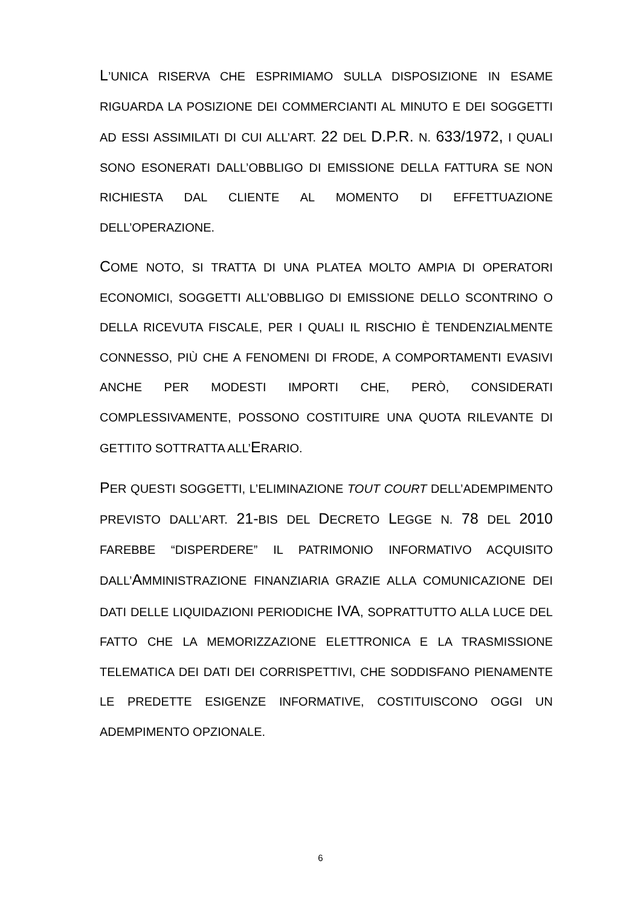L’UNICA RISERVA CHE ESPRIMIAMO SULLA DISPOSIZIONE IN ESAME RIGUARDA LA POSIZIONE DEI COMMERCIANTI AL MINUTO E DEI SOGGETTI AD ESSI ASSIMILATI DI CUI ALL’ART. 22 DEL D.P.R. N. 633/1972, I QUALI SONO ESONERATI DALL’OBBLIGO DI EMISSIONE DELLA FATTURA SE NON RICHIESTA DAL CLIENTE AL MOMENTO DI EFFETTUAZIONE DELL’OPERAZIONE.
COME NOTO, SI TRATTA DI UNA PLATEA MOLTO AMPIA DI OPERATORI ECONOMICI, SOGGETTI ALL’OBBLIGO DI EMISSIONE DELLO SCONTRINO O DELLA RICEVUTA FISCALE, PER I QUALI IL RISCHIO È TENDENZIALMENTE CONNESSO, PIÙ CHE A FENOMENI DI FRODE, A COMPORTAMENTI EVASIVI ANCHE PER MODESTI IMPORTI CHE, PERÒ, CONSIDERATI COMPLESSIVAMENTE, POSSONO COSTITUIRE UNA QUOTA RILEVANTE DI GETTITO SOTTRATTA ALL’ERARIO.
PER QUESTI SOGGETTI, L’ELIMINAZIONE TOUT COURT DELL’ADEMPIMENTO PREVISTO DALL’ART. 21-BIS DEL DECRETO LEGGE N. 78 DEL 2010 FAREBBE “DISPERDERE” IL PATRIMONIO INFORMATIVO ACQUISITO DALL’AMMINISTRAZIONE FINANZIARIA GRAZIE ALLA COMUNICAZIONE DEI DATI DELLE LIQUIDAZIONI PERIODICHE IVA, SOPRATTUTTO ALLA LUCE DEL FATTO CHE LA MEMORIZZAZIONE ELETTRONICA E LA TRASMISSIONE TELEMATICA DEI DATI DEI CORRISPETTIVI, CHE SODDISFANO PIENAMENTE LE PREDETTE ESIGENZE INFORMATIVE, COSTITUISCONO OGGI UN ADEMPIMENTO OPZIONALE.
6